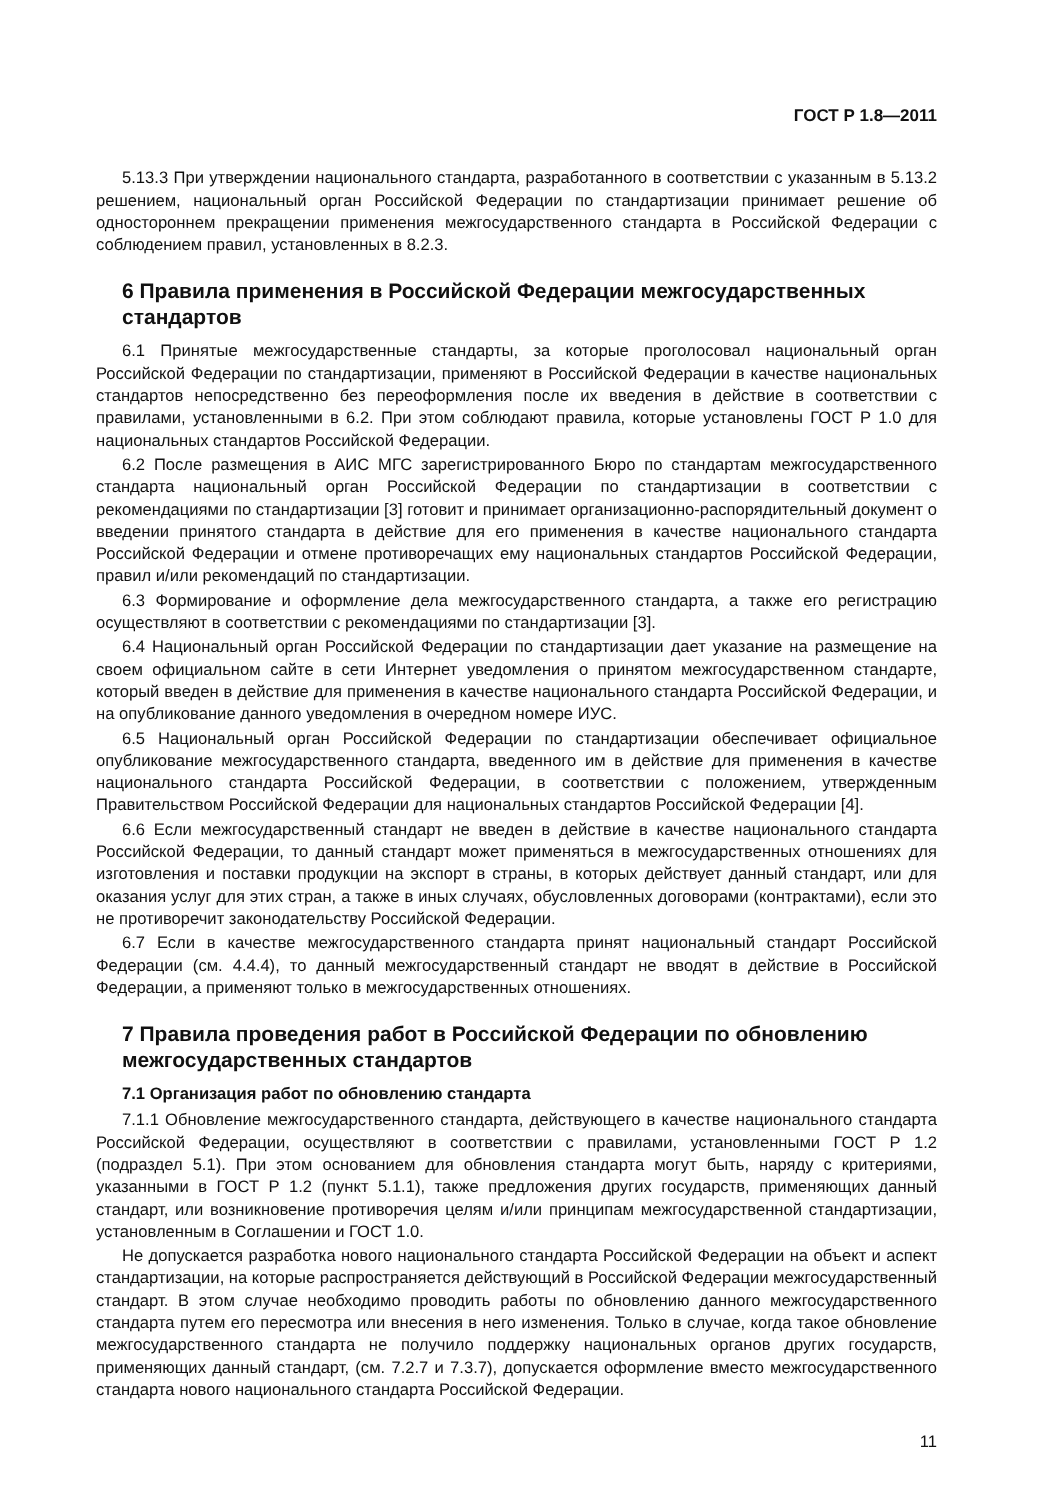ГОСТ Р 1.8—2011
5.13.3 При утверждении национального стандарта, разработанного в соответствии с указанным в 5.13.2 решением, национальный орган Российской Федерации по стандартизации принимает решение об одностороннем прекращении применения межгосударственного стандарта в Российской Федерации с соблюдением правил, установленных в 8.2.3.
6 Правила применения в Российской Федерации межгосударственных стандартов
6.1 Принятые межгосударственные стандарты, за которые проголосовал национальный орган Российской Федерации по стандартизации, применяют в Российской Федерации в качестве национальных стандартов непосредственно без переоформления после их введения в действие в соответствии с правилами, установленными в 6.2. При этом соблюдают правила, которые установлены ГОСТ Р 1.0 для национальных стандартов Российской Федерации.
6.2 После размещения в АИС МГС зарегистрированного Бюро по стандартам межгосударственного стандарта национальный орган Российской Федерации по стандартизации в соответствии с рекомендациями по стандартизации [3] готовит и принимает организационно-распорядительный документ о введении принятого стандарта в действие для его применения в качестве национального стандарта Российской Федерации и отмене противоречащих ему национальных стандартов Российской Федерации, правил и/или рекомендаций по стандартизации.
6.3 Формирование и оформление дела межгосударственного стандарта, а также его регистрацию осуществляют в соответствии с рекомендациями по стандартизации [3].
6.4 Национальный орган Российской Федерации по стандартизации дает указание на размещение на своем официальном сайте в сети Интернет уведомления о принятом межгосударственном стандарте, который введен в действие для применения в качестве национального стандарта Российской Федерации, и на опубликование данного уведомления в очередном номере ИУС.
6.5 Национальный орган Российской Федерации по стандартизации обеспечивает официальное опубликование межгосударственного стандарта, введенного им в действие для применения в качестве национального стандарта Российской Федерации, в соответствии с положением, утвержденным Правительством Российской Федерации для национальных стандартов Российской Федерации [4].
6.6 Если межгосударственный стандарт не введен в действие в качестве национального стандарта Российской Федерации, то данный стандарт может применяться в межгосударственных отношениях для изготовления и поставки продукции на экспорт в страны, в которых действует данный стандарт, или для оказания услуг для этих стран, а также в иных случаях, обусловленных договорами (контрактами), если это не противоречит законодательству Российской Федерации.
6.7 Если в качестве межгосударственного стандарта принят национальный стандарт Российской Федерации (см. 4.4.4), то данный межгосударственный стандарт не вводят в действие в Российской Федерации, а применяют только в межгосударственных отношениях.
7 Правила проведения работ в Российской Федерации по обновлению межгосударственных стандартов
7.1 Организация работ по обновлению стандарта
7.1.1 Обновление межгосударственного стандарта, действующего в качестве национального стандарта Российской Федерации, осуществляют в соответствии с правилами, установленными ГОСТ Р 1.2 (подраздел 5.1). При этом основанием для обновления стандарта могут быть, наряду с критериями, указанными в ГОСТ Р 1.2 (пункт 5.1.1), также предложения других государств, применяющих данный стандарт, или возникновение противоречия целям и/или принципам межгосударственной стандартизации, установленным в Соглашении и ГОСТ 1.0.
Не допускается разработка нового национального стандарта Российской Федерации на объект и аспект стандартизации, на которые распространяется действующий в Российской Федерации межгосударственный стандарт. В этом случае необходимо проводить работы по обновлению данного межгосударственного стандарта путем его пересмотра или внесения в него изменения. Только в случае, когда такое обновление межгосударственного стандарта не получило поддержку национальных органов других государств, применяющих данный стандарт, (см. 7.2.7 и 7.3.7), допускается оформление вместо межгосударственного стандарта нового национального стандарта Российской Федерации.
11